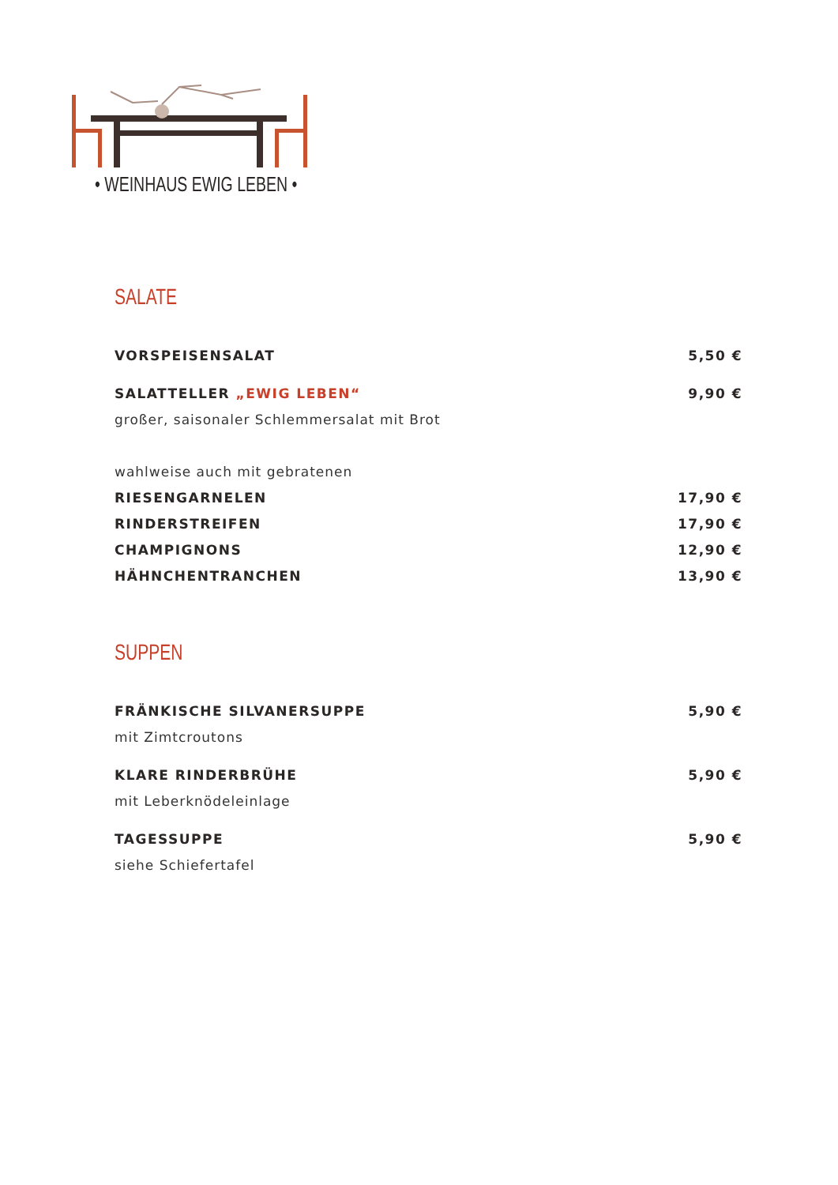• WEINHAUS EWIG LEBEN •
SALATE
VORSPEISENSALAT 5,50 €
SALATTELLER „EWIG LEBEN“9,90 €
großer, saisonaler Schlemmersalat mit Brot
wahlweise auch mit gebratenen
RIESENGARNELEN 17,90 €
RINDERSTREIFEN 17,90 €
CHAMPIGNONS 12,90 €
HÄHNCHENTRANCHEN 13,90 €
SUPPEN
FRÄNKISCHE SILVANERSUPPE 5,90 €
mit Zimtcroutons
KLARE RINDERBRÜHE 5,90 €
mit Leberknödeleinlage
TAGESSUPPE 5,90 €
siehe Schiefertafel